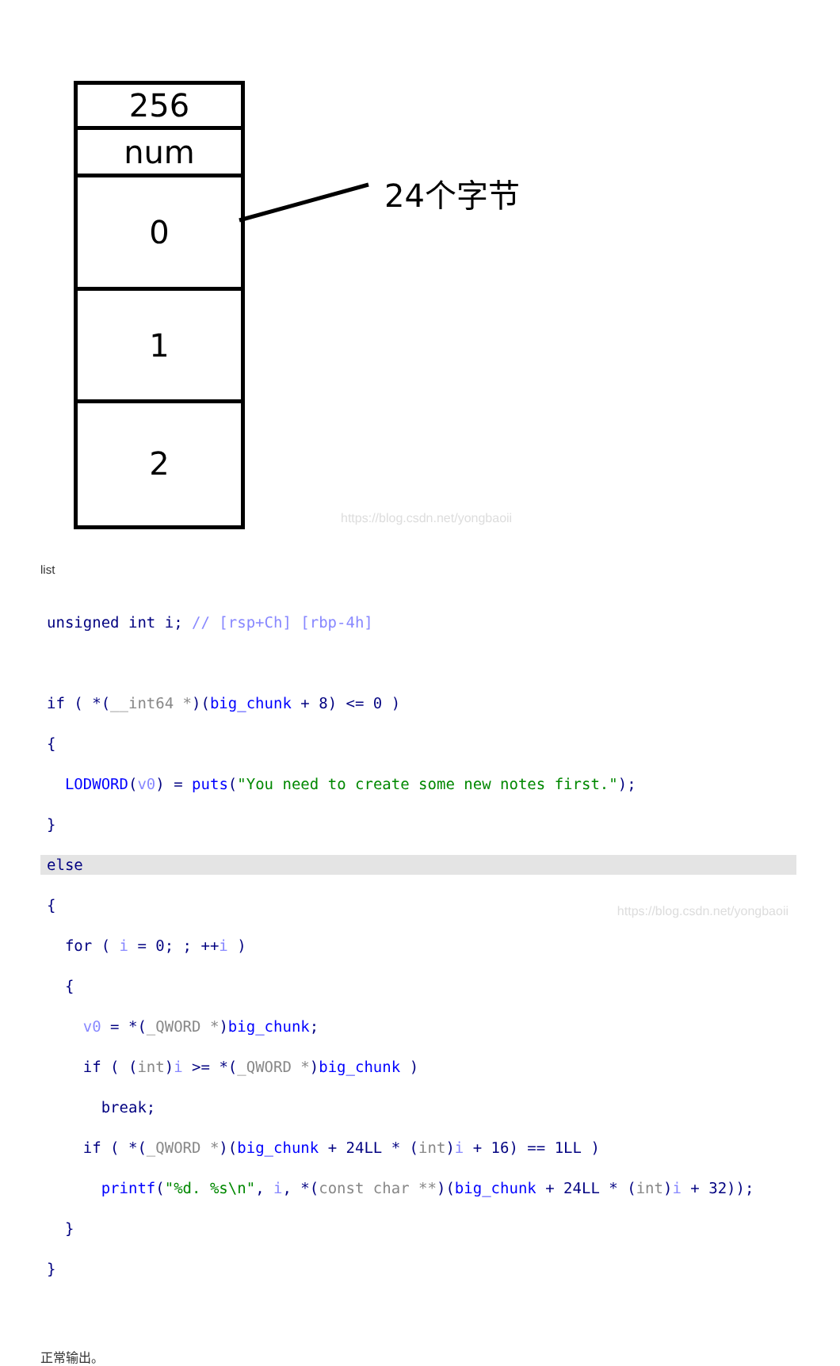256
num
0
1
2
24个字节
https://blog.csdn.net/yongbaoii
list
unsigned int i; // [rsp+Ch] [rbp-4h]
if ( *(__int64 *)(big_chunk + 8) <= 0 )
{
LODWORD(v0) = puts("You need to create some new notes first.");
}
else
{
for ( i = 0; ; ++i )
{
v0 = *(_QWORD *)big_chunk;
if ( (int)i >= *(_QWORD *)big_chunk )
break;
if ( *(_QWORD *)(big_chunk + 24LL * (int)i + 16) == 1LL )
printf("%d. %s\n", i, *(const char **)(big_chunk + 24LL * (int)i + 32));
}
}
https://blog.csdn.net/yongbaoii
正常输出。